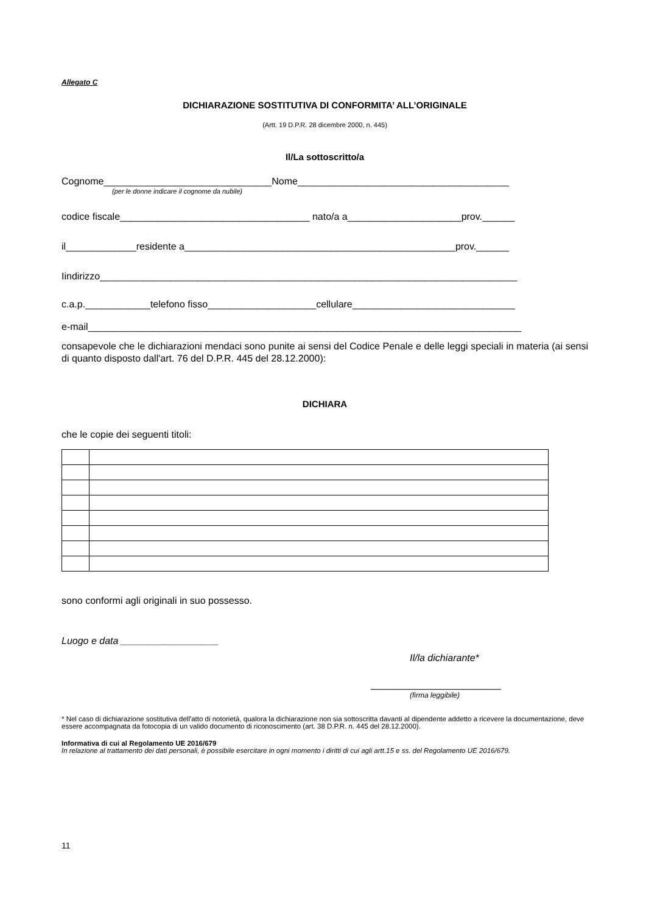Allegato C
DICHIARAZIONE SOSTITUTIVA DI CONFORMITA’ ALL’ORIGINALE
(Artt. 19 D.P.R. 28 dicembre 2000, n. 445)
Il/La sottoscritto/a
Cognome_______________________________Nome_______________________________________
(per le donne indicare il cognome da nubile)
codice fiscale___________________________________ nato/a a_____________________prov.______
il_____________residente a__________________________________________________prov.______
Iindirizzo_____________________________________________________________________________
c.a.p.____________telefono fisso____________________cellulare______________________________
e-mail________________________________________________________________________________
consapevole che le dichiarazioni mendaci sono punite ai sensi del Codice Penale e delle leggi speciali in materia (ai sensi di quanto disposto dall'art. 76 del D.P.R. 445 del 28.12.2000):
DICHIARA
che le copie dei seguenti titoli:
sono conformi agli originali in suo possesso.
Luogo e data __________________
Il/la dichiarante*
________________________
(firma leggibile)
* Nel caso di dichiarazione sostitutiva dell'atto di notorietà, qualora la dichiarazione non sia sottoscritta davanti al dipendente addetto a ricevere la documentazione, deve essere accompagnata da fotocopia di un valido documento di riconoscimento (art. 38 D.P.R. n. 445 del 28.12.2000).
Informativa di cui al Regolamento UE 2016/679
In relazione al trattamento dei dati personali, è possibile esercitare in ogni momento i diritti di cui agli artt.15 e ss. del Regolamento UE 2016/679.
11